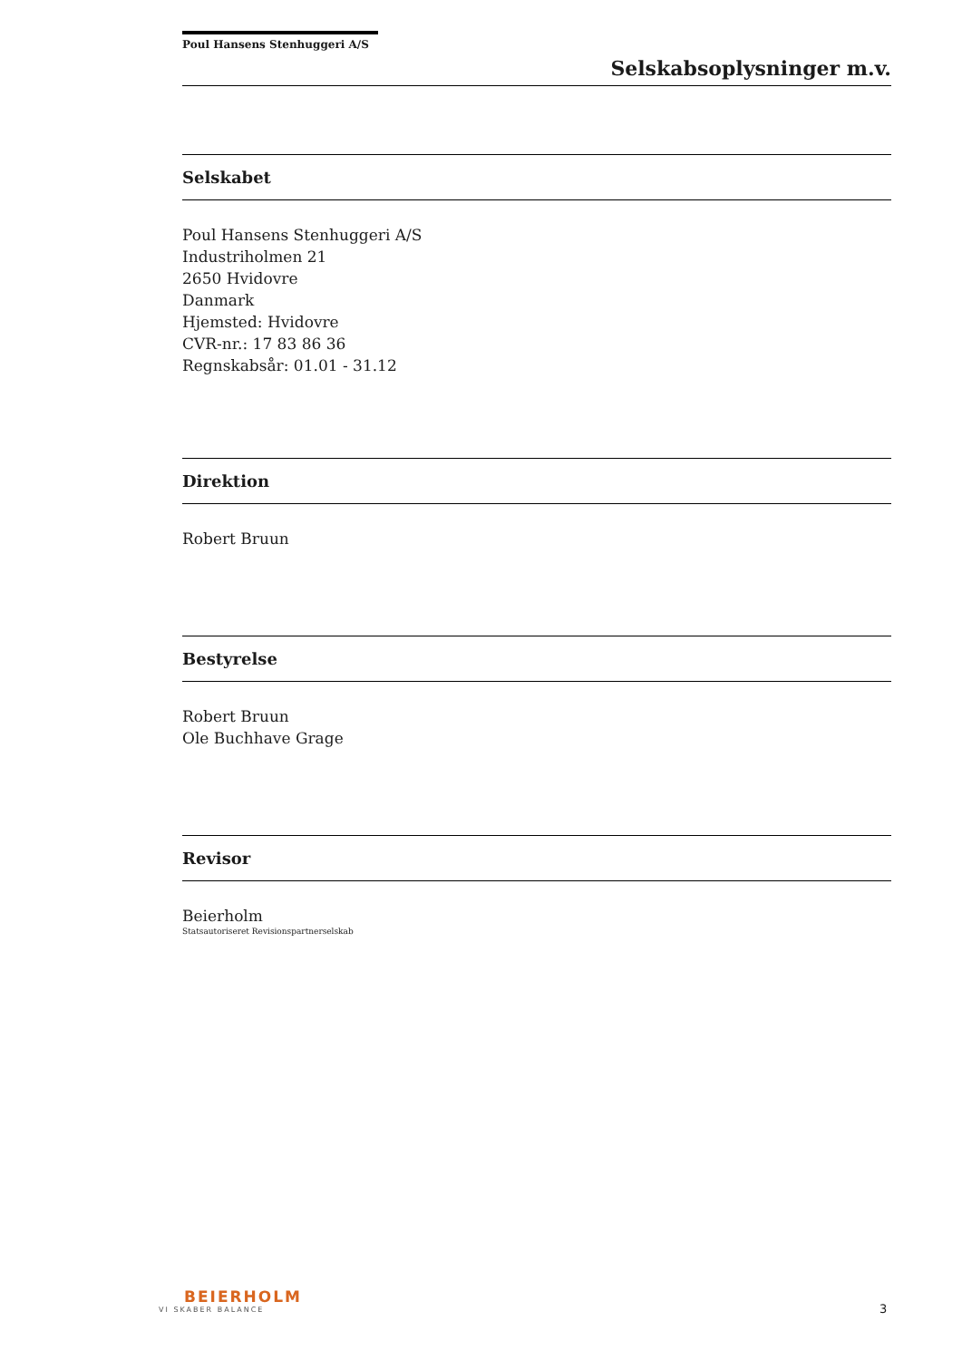Poul Hansens Stenhuggeri A/S
Selskabsoplysninger m.v.
Selskabet
Poul Hansens Stenhuggeri A/S
Industriholmen 21
2650 Hvidovre
Danmark
Hjemsted: Hvidovre
CVR-nr.: 17 83 86 36
Regnskabsår: 01.01 - 31.12
Direktion
Robert Bruun
Bestyrelse
Robert Bruun
Ole Buchhave Grage
Revisor
Beierholm
Statsautoriseret Revisionspartnerselskab
BEIERHOLM
VI SKABER BALANCE
3